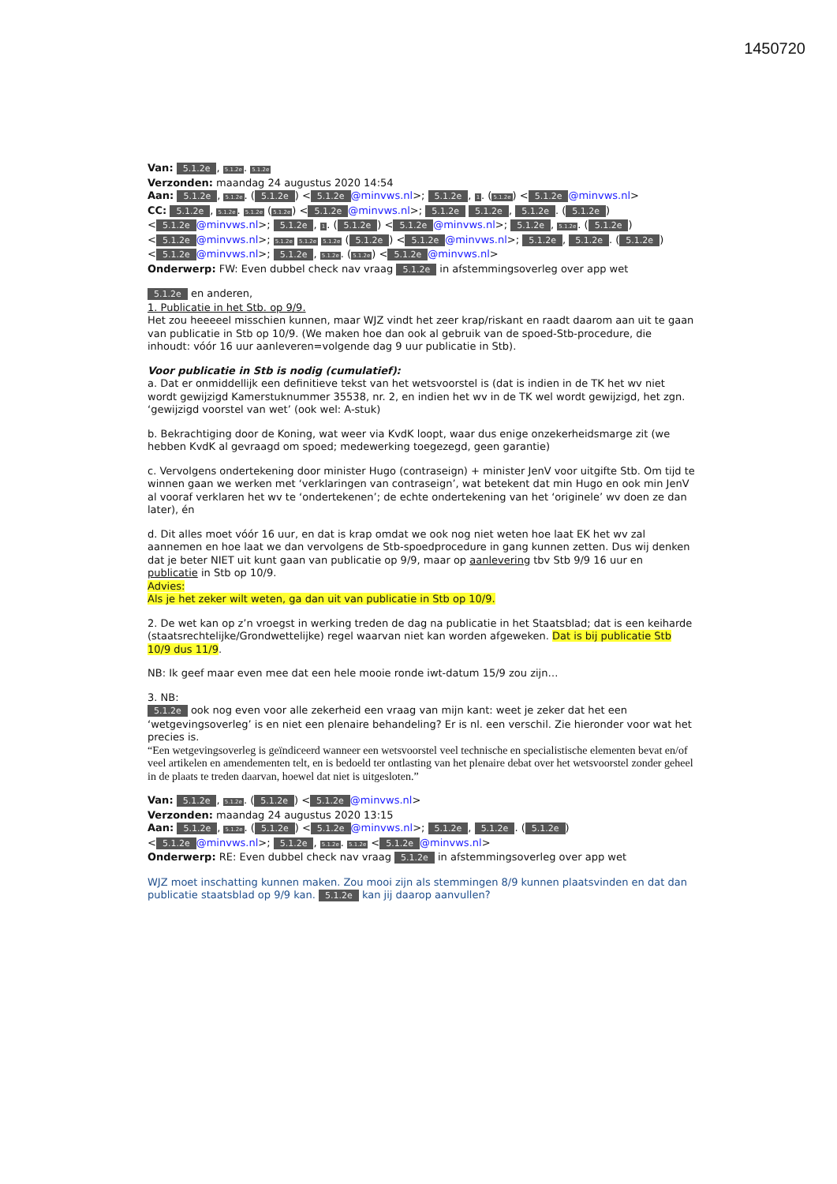1450720
Van: 5.1.2e, 5.1.2e. 5.1.2e
Verzonden: maandag 24 augustus 2020 14:54
Aan: 5.1.2e, 5.1.2e. (5.1.2e) < 5.1.2e @minvws.nl>; 5.1.2e, 1. (5.1.2e) < 5.1.2e @minvws.nl>
CC: 5.1.2e, 5.1.2e. 5.1.2e (5.1.2e) < 5.1.2e @minvws.nl>; 5.1.2e 5.1.2e, 5.1.2e. (5.1.2e) < 5.1.2e @minvws.nl>; 5.1.2e, 1. (5.1.2e) < 5.1.2e @minvws.nl>; 5.1.2e, 5.1.2e. (5.1.2e) < 5.1.2e @minvws.nl>; 5.1.2e 5.1.2e 5.1.2e (5.1.2e) < 5.1.2e @minvws.nl>; 5.1.2e, 5.1.2e. (5.1.2e) < 5.1.2e @minvws.nl>; 5.1.2e, 5.1.2e. (5.1.2e) < 5.1.2e @minvws.nl>
Onderwerp: FW: Even dubbel check nav vraag 5.1.2e in afstemmingsoverleg over app wet
5.1.2e en anderen,
1. Publicatie in het Stb. op 9/9.
Het zou heeeeel misschien kunnen, maar WJZ vindt het zeer krap/riskant en raadt daarom aan uit te gaan van publicatie in Stb op 10/9. (We maken hoe dan ook al gebruik van de spoed-Stb-procedure, die inhoudt: vóór 16 uur aanleveren=volgende dag 9 uur publicatie in Stb).
Voor publicatie in Stb is nodig (cumulatief):
a. Dat er onmiddellijk een definitieve tekst van het wetsvoorstel is (dat is indien in de TK het wv niet wordt gewijzigd Kamerstuknummer 35538, nr. 2, en indien het wv in de TK wel wordt gewijzigd, het zgn. ‘gewijzigd voorstel van wet’ (ook wel: A-stuk)
b. Bekrachtiging door de Koning, wat weer via KvdK loopt, waar dus enige onzekerheidsmarge zit (we hebben KvdK al gevraagd om spoed; medewerking toegezegd, geen garantie)
c. Vervolgens ondertekening door minister Hugo (contraseign) + minister JenV voor uitgifte Stb. Om tijd te winnen gaan we werken met ‘verklaringen van contraseign’, wat betekent dat min Hugo en ook min JenV al vooraf verklaren het wv te ‘ondertekenen’; de echte ondertekening van het ‘originele’ wv doen ze dan later), én
d. Dit alles moet vóór 16 uur, en dat is krap omdat we ook nog niet weten hoe laat EK het wv zal aannemen en hoe laat we dan vervolgens de Stb-spoedprocedure in gang kunnen zetten. Dus wij denken dat je beter NIET uit kunt gaan van publicatie op 9/9, maar op aanlevering tbv Stb 9/9 16 uur en publicatie in Stb op 10/9.
Advies:
Als je het zeker wilt weten, ga dan uit van publicatie in Stb op 10/9.
2. De wet kan op z’n vroegst in werking treden de dag na publicatie in het Staatsblad; dat is een keiharde (staatsrechtelijke/Grondwettelijke) regel waarvan niet kan worden afgeweken. Dat is bij publicatie Stb 10/9 dus 11/9.
NB: Ik geef maar even mee dat een hele mooie ronde iwt-datum 15/9 zou zijn…
3. NB:
5.1.2e ook nog even voor alle zekerheid een vraag van mijn kant: weet je zeker dat het een ‘wetgevingsoverleg’ is en niet een plenaire behandeling? Er is nl. een verschil. Zie hieronder voor wat het precies is.
“Een wetgevingsoverleg is geïndiceerd wanneer een wetsvoorstel veel technische en specialistische elementen bevat en/of veel artikelen en amendementen telt, en is bedoeld ter ontlasting van het plenaire debat over het wetsvoorstel zonder geheel in de plaats te treden daarvan, hoewel dat niet is uitgesloten.”
Van: 5.1.2e, 5.1.2e. (5.1.2e) < 5.1.2e @minvws.nl>
Verzonden: maandag 24 augustus 2020 13:15
Aan: 5.1.2e, 5.1.2e. (5.1.2e) < 5.1.2e @minvws.nl>; 5.1.2e, 5.1.2e. (5.1.2e) < 5.1.2e @minvws.nl>; 5.1.2e, 5.1.2e. 5.1.2e < 5.1.2e @minvws.nl>
Onderwerp: RE: Even dubbel check nav vraag 5.1.2e in afstemmingsoverleg over app wet
WJZ moet inschatting kunnen maken. Zou mooi zijn als stemmingen 8/9 kunnen plaatsvinden en dat dan publicatie staatsblad op 9/9 kan. 5.1.2e kan jij daarop aanvullen?